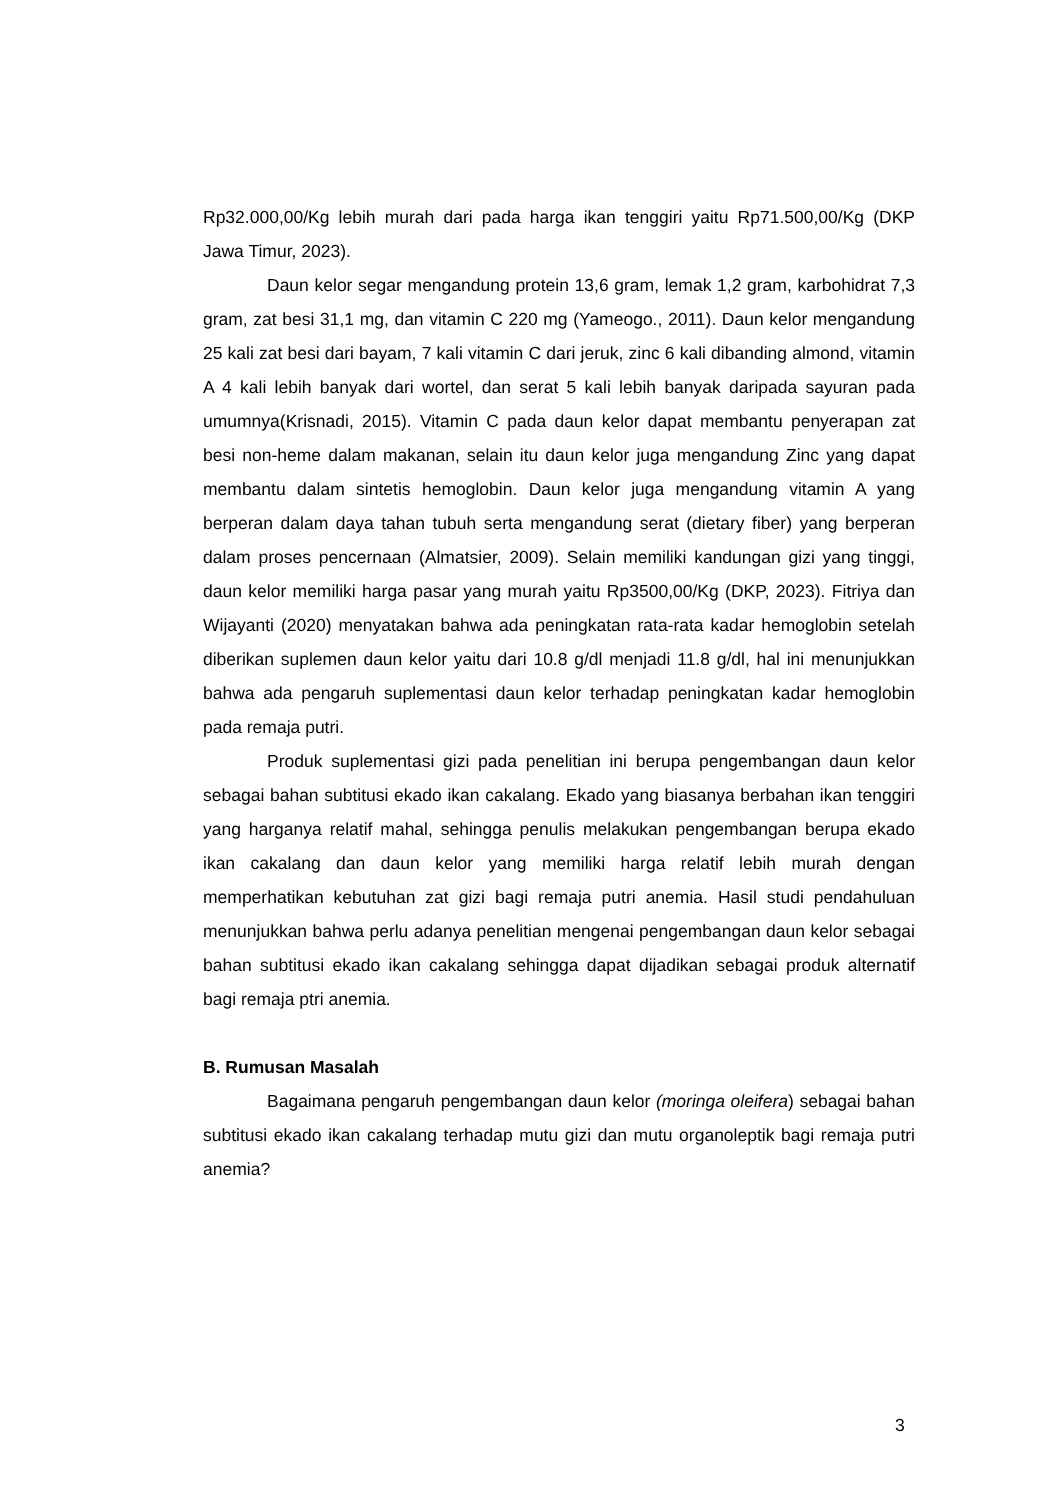Rp32.000,00/Kg lebih murah dari pada harga ikan tenggiri yaitu Rp71.500,00/Kg (DKP Jawa Timur, 2023).
Daun kelor segar mengandung protein 13,6 gram, lemak 1,2 gram, karbohidrat 7,3 gram, zat besi 31,1 mg, dan vitamin C 220 mg (Yameogo., 2011). Daun kelor mengandung 25 kali zat besi dari bayam, 7 kali vitamin C dari jeruk, zinc 6 kali dibanding almond, vitamin A 4 kali lebih banyak dari wortel, dan serat 5 kali lebih banyak daripada sayuran pada umumnya(Krisnadi, 2015). Vitamin C pada daun kelor dapat membantu penyerapan zat besi non-heme dalam makanan, selain itu daun kelor juga mengandung Zinc yang dapat membantu dalam sintetis hemoglobin. Daun kelor juga mengandung vitamin A yang berperan dalam daya tahan tubuh serta mengandung serat (dietary fiber) yang berperan dalam proses pencernaan (Almatsier, 2009). Selain memiliki kandungan gizi yang tinggi, daun kelor memiliki harga pasar yang murah yaitu Rp3500,00/Kg (DKP, 2023). Fitriya dan Wijayanti (2020) menyatakan bahwa ada peningkatan rata-rata kadar hemoglobin setelah diberikan suplemen daun kelor yaitu dari 10.8 g/dl menjadi 11.8 g/dl, hal ini menunjukkan bahwa ada pengaruh suplementasi daun kelor terhadap peningkatan kadar hemoglobin pada remaja putri.
Produk suplementasi gizi pada penelitian ini berupa pengembangan daun kelor sebagai bahan subtitusi ekado ikan cakalang. Ekado yang biasanya berbahan ikan tenggiri yang harganya relatif mahal, sehingga penulis melakukan pengembangan berupa ekado ikan cakalang dan daun kelor yang memiliki harga relatif lebih murah dengan memperhatikan kebutuhan zat gizi bagi remaja putri anemia. Hasil studi pendahuluan menunjukkan bahwa perlu adanya penelitian mengenai pengembangan daun kelor sebagai bahan subtitusi ekado ikan cakalang sehingga dapat dijadikan sebagai produk alternatif bagi remaja ptri anemia.
B. Rumusan Masalah
Bagaimana pengaruh pengembangan daun kelor (moringa oleifera) sebagai bahan subtitusi ekado ikan cakalang terhadap mutu gizi dan mutu organoleptik bagi remaja putri anemia?
3